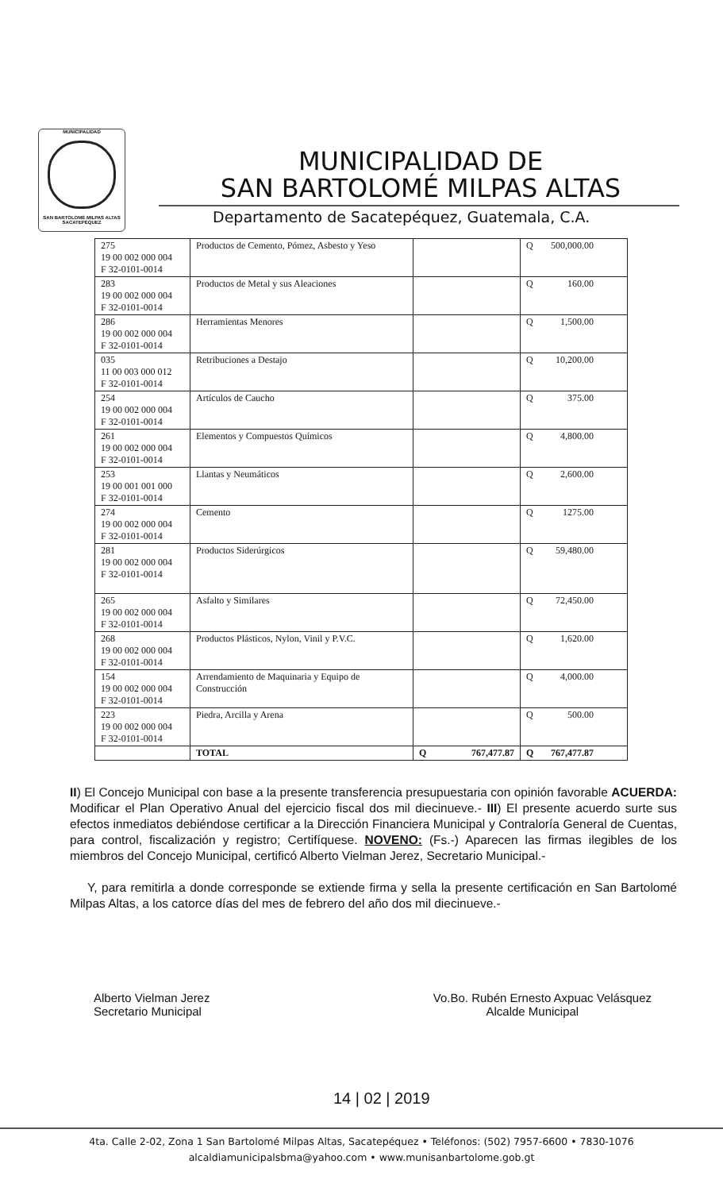MUNICIPALIDAD
SAN BARTOLOMÉ MILPAS ALTAS
SACATEPÉQUEZ
MUNICIPALIDAD DE
SAN BARTOLOMÉ MILPAS ALTAS
Departamento de Sacatepéquez, Guatemala, C.A.
| 275 19 00 002 000 004 F 32-0101-0014 | Productos de Cemento, Pómez, Asbesto y Yeso | | Q 500,000.00 |
| 283 19 00 002 000 004 F 32-0101-0014 | Productos de Metal y sus Aleaciones | | Q 160.00 |
| 286 19 00 002 000 004 F 32-0101-0014 | Herramientas Menores | | Q 1,500.00 |
| 035 11 00 003 000 012 F 32-0101-0014 | Retribuciones a Destajo | | Q 10,200.00 |
| 254 19 00 002 000 004 F 32-0101-0014 | Artículos de Caucho | | Q 375.00 |
| 261 19 00 002 000 004 F 32-0101-0014 | Elementos y Compuestos Químicos | | Q 4,800.00 |
| 253 19 00 001 001 000 F 32-0101-0014 | Llantas y Neumáticos | | Q 2,600.00 |
| 274 19 00 002 000 004 F 32-0101-0014 | Cemento | | Q 1275.00 |
| 281 19 00 002 000 004 F 32-0101-0014 | Productos Siderúrgicos | | Q 59,480.00 |
| 265 19 00 002 000 004 F 32-0101-0014 | Asfalto y Similares | | Q 72,450.00 |
| 268 19 00 002 000 004 F 32-0101-0014 | Productos Plásticos, Nylon, Vinil y P.V.C. | | Q 1,620.00 |
| 154 19 00 002 000 004 F 32-0101-0014 | Arrendamiento de Maquinaria y Equipo de Construcción | | Q 4,000.00 |
| 223 19 00 002 000 004 F 32-0101-0014 | Piedra, Arcilla y Arena | | Q 500.00 |
| | TOTAL | Q 767,477.87 | Q 767,477.87 |
II) El Concejo Municipal con base a la presente transferencia presupuestaria con opinión favorable ACUERDA: Modificar el Plan Operativo Anual del ejercicio fiscal dos mil diecinueve.- III) El presente acuerdo surte sus efectos inmediatos debiéndose certificar a la Dirección Financiera Municipal y Contraloría General de Cuentas, para control, fiscalización y registro; Certifíquese. NOVENO: (Fs.-) Aparecen las firmas ilegibles de los miembros del Concejo Municipal, certificó Alberto Vielman Jerez, Secretario Municipal.-
Y, para remitirla a donde corresponde se extiende firma y sella la presente certificación en San Bartolomé Milpas Altas, a los catorce días del mes de febrero del año dos mil diecinueve.-
Alberto Vielman Jerez
Secretario Municipal
Vo.Bo. Rubén Ernesto Axpuac Velásquez
Alcalde Municipal
14 | 02 | 2019
4ta. Calle 2-02, Zona 1 San Bartolomé Milpas Altas, Sacatepéquez • Teléfonos: (502) 7957-6600 • 7830-1076
alcaldiamunicipalsbma@yahoo.com • www.munisanbartolome.gob.gt